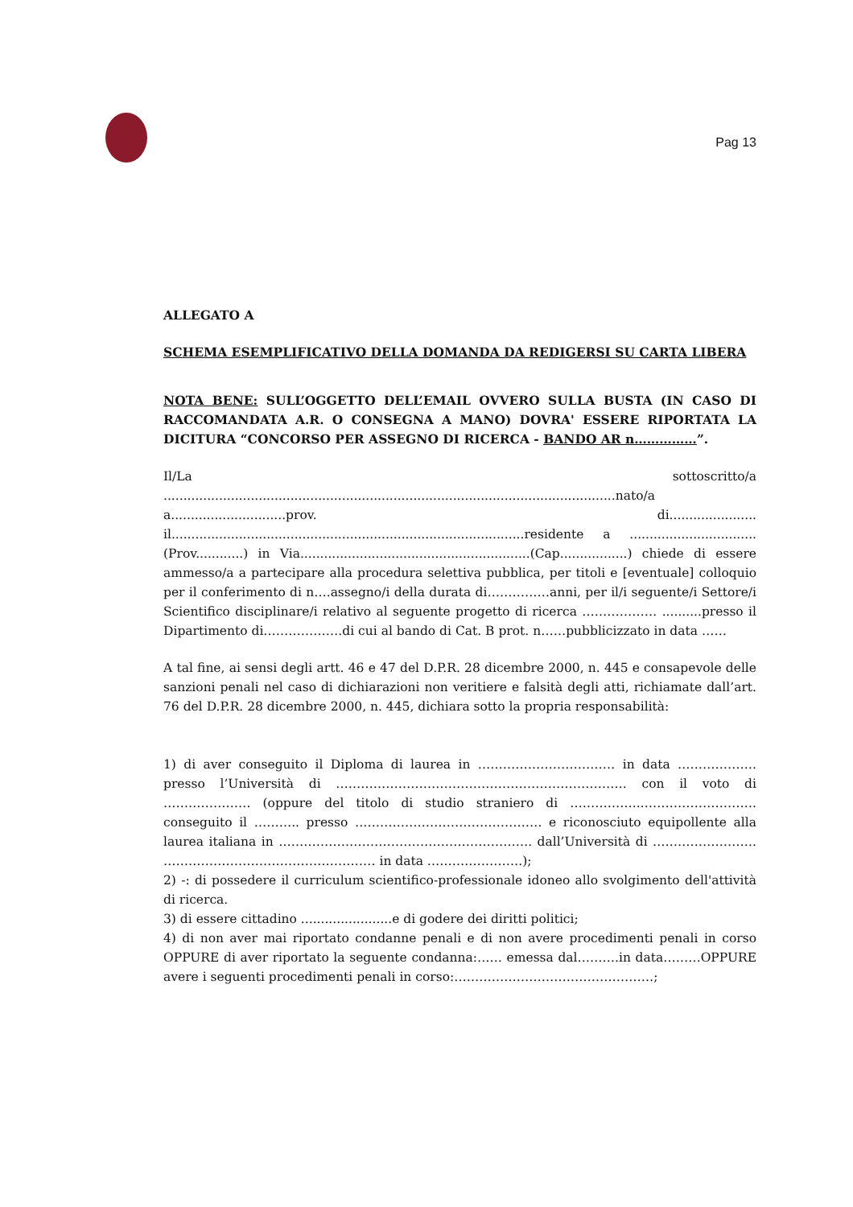Pag 13
ALLEGATO A
SCHEMA ESEMPLIFICATIVO DELLA DOMANDA DA REDIGERSI SU CARTA LIBERA
NOTA BENE: SULL’OGGETTO DELL’EMAIL OVVERO SULLA BUSTA (IN CASO DI RACCOMANDATA A.R. O CONSEGNA A MANO) DOVRA' ESSERE RIPORTATA LA DICITURA “CONCORSO PER ASSEGNO DI RICERCA - BANDO AR n……………”.
Il/La sottoscritto/a ..................................................................................................................nato/a a.............................prov. di...................... il.........................................................................................residente a ................................(Prov............) in Via..........................................................(Cap.................) chiede di essere ammesso/a a partecipare alla procedura selettiva pubblica, per titoli e [eventuale] colloquio per il conferimento di n….assegno/i della durata di……………anni, per il/i seguente/i Settore/i Scientifico disciplinare/i relativo al seguente progetto di ricerca ……………… ..........presso il Dipartimento di……………….di cui al bando di Cat. B prot. n……pubblicizzato in data ……
A tal fine, ai sensi degli artt. 46 e 47 del D.P.R. 28 dicembre 2000, n. 445 e consapevole delle sanzioni penali nel caso di dichiarazioni non veritiere e falsità degli atti, richiamate dall’art. 76 del D.P.R. 28 dicembre 2000, n. 445, dichiara sotto la propria responsabilità:
1) di aver conseguito il Diploma di laurea in …………………………… in data ………………. presso l’Università di ……………………………………………………………. con il voto di ………………… (oppure del titolo di studio straniero di ……………..………………………. conseguito il ……….. presso ……………………………………… e riconosciuto equipollente alla laurea italiana in ……………………………………………………. dall’Università di ……………………. …………………………………………… in data ……….………….);
2) -: di possedere il curriculum scientifico-professionale idoneo allo svolgimento dell'attività di ricerca.
3) di essere cittadino .......................e di godere dei diritti politici;
4) di non aver mai riportato condanne penali e di non avere procedimenti penali in corso OPPURE di aver riportato la seguente condanna:…… emessa dal……….in data………OPPURE avere i seguenti procedimenti penali in corso:…………………………………………;